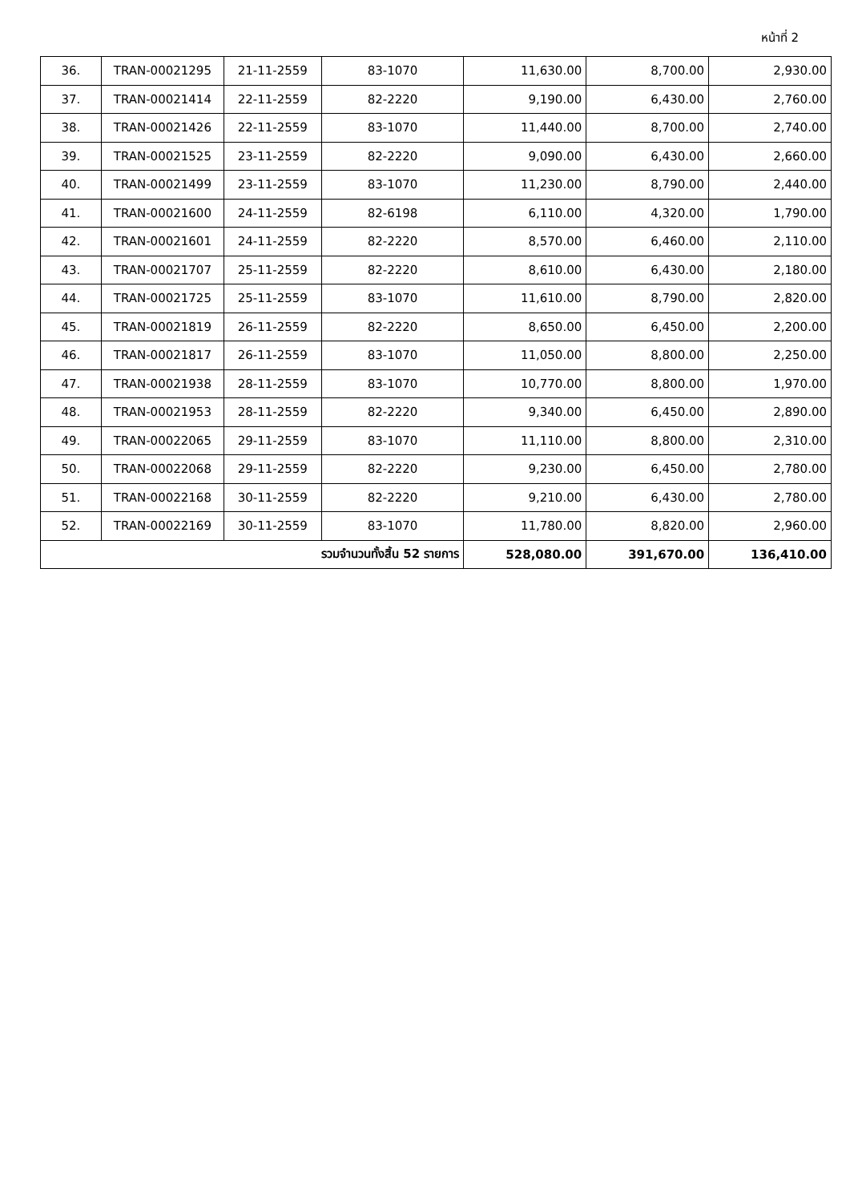หน้าที่ 2
| 36. | TRAN-00021295 | 21-11-2559 | 83-1070 | 11,630.00 | 8,700.00 | 2,930.00 |
| 37. | TRAN-00021414 | 22-11-2559 | 82-2220 | 9,190.00 | 6,430.00 | 2,760.00 |
| 38. | TRAN-00021426 | 22-11-2559 | 83-1070 | 11,440.00 | 8,700.00 | 2,740.00 |
| 39. | TRAN-00021525 | 23-11-2559 | 82-2220 | 9,090.00 | 6,430.00 | 2,660.00 |
| 40. | TRAN-00021499 | 23-11-2559 | 83-1070 | 11,230.00 | 8,790.00 | 2,440.00 |
| 41. | TRAN-00021600 | 24-11-2559 | 82-6198 | 6,110.00 | 4,320.00 | 1,790.00 |
| 42. | TRAN-00021601 | 24-11-2559 | 82-2220 | 8,570.00 | 6,460.00 | 2,110.00 |
| 43. | TRAN-00021707 | 25-11-2559 | 82-2220 | 8,610.00 | 6,430.00 | 2,180.00 |
| 44. | TRAN-00021725 | 25-11-2559 | 83-1070 | 11,610.00 | 8,790.00 | 2,820.00 |
| 45. | TRAN-00021819 | 26-11-2559 | 82-2220 | 8,650.00 | 6,450.00 | 2,200.00 |
| 46. | TRAN-00021817 | 26-11-2559 | 83-1070 | 11,050.00 | 8,800.00 | 2,250.00 |
| 47. | TRAN-00021938 | 28-11-2559 | 83-1070 | 10,770.00 | 8,800.00 | 1,970.00 |
| 48. | TRAN-00021953 | 28-11-2559 | 82-2220 | 9,340.00 | 6,450.00 | 2,890.00 |
| 49. | TRAN-00022065 | 29-11-2559 | 83-1070 | 11,110.00 | 8,800.00 | 2,310.00 |
| 50. | TRAN-00022068 | 29-11-2559 | 82-2220 | 9,230.00 | 6,450.00 | 2,780.00 |
| 51. | TRAN-00022168 | 30-11-2559 | 82-2220 | 9,210.00 | 6,430.00 | 2,780.00 |
| 52. | TRAN-00022169 | 30-11-2559 | 83-1070 | 11,780.00 | 8,820.00 | 2,960.00 |
| รวมจำนวนทั้งสิ้น 52 รายการ | | | | 528,080.00 | 391,670.00 | 136,410.00 |